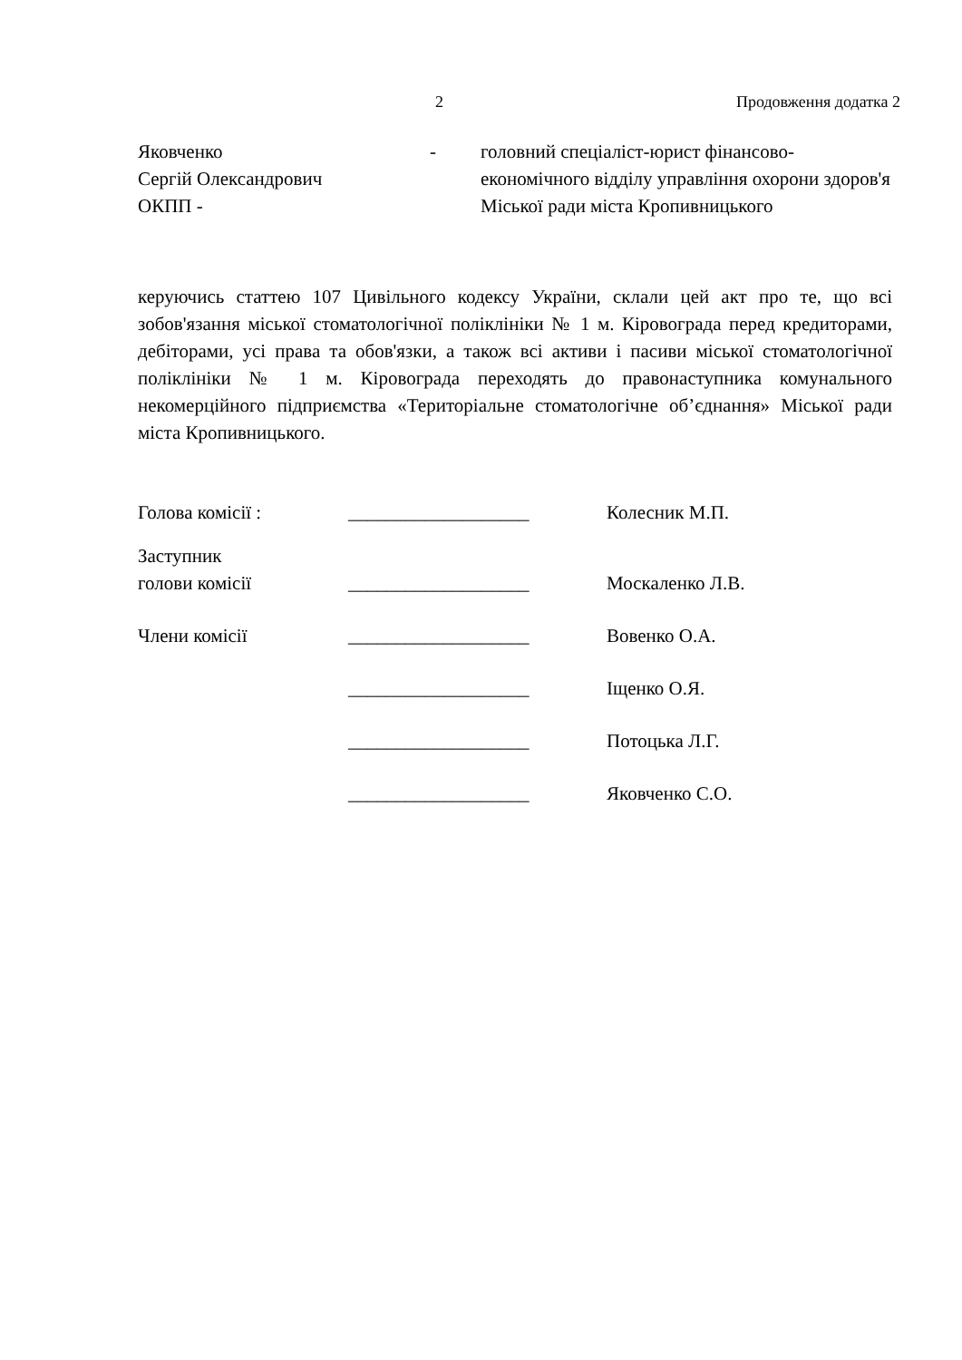2 Продовження додатка 2
Яковченко
Сергій Олександрович
ОКПП -
- головний спеціаліст-юрист фінансово-економічного відділу управління охорони здоров'я Міської ради міста Кропивницького
керуючись статтею 107 Цивільного кодексу України, склали цей акт про те, що всі зобов'язання міської стоматологічної поліклініки № 1 м. Кіровограда перед кредиторами, дебіторами, усі права та обов'язки, а також всі активи і пасиви міської стоматологічної поліклініки № 1 м. Кіровограда переходять до правонаступника комунального некомерційного підприємства «Територіальне стоматологічне об’єднання» Міської ради міста Кропивницького.
Голова комісії : ___________________ Колесник М.П.
Заступник
голови комісії
___________________
Москаленко Л.В.
Члени комісії ___________________ Вовенко О.А.
___________________ Іщенко О.Я.
___________________ Потоцька Л.Г.
___________________ Яковченко С.О.